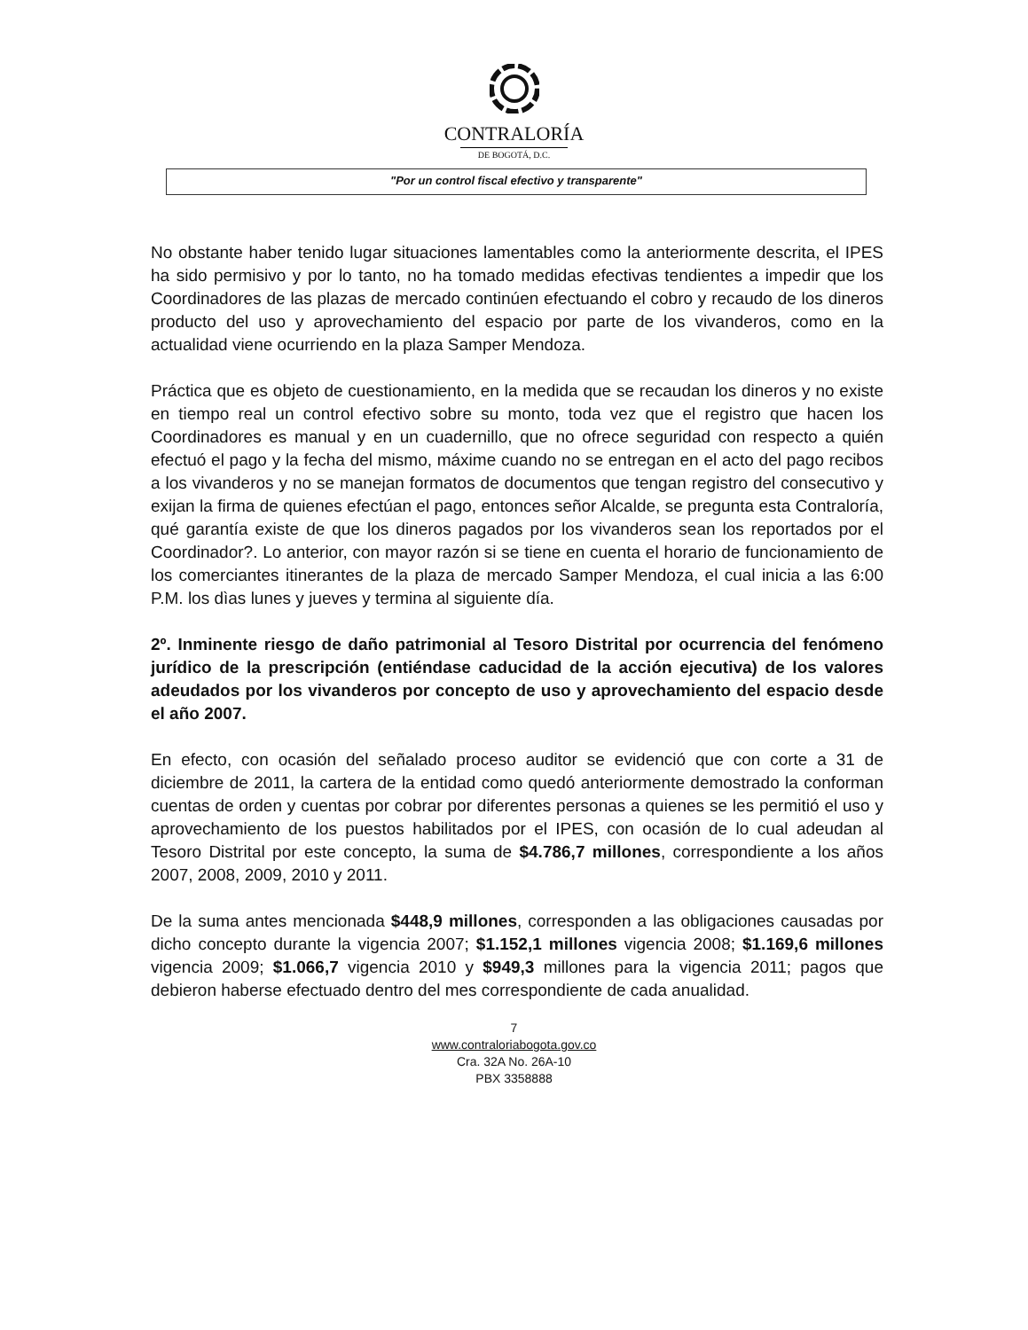CONTRALORÍA
DE BOGOTÁ, D.C.
"Por un control fiscal efectivo y transparente"
No obstante haber tenido lugar situaciones lamentables como la anteriormente descrita, el IPES ha sido permisivo y por lo tanto, no ha tomado medidas efectivas tendientes a impedir que los Coordinadores de las plazas de mercado continúen efectuando el cobro y recaudo de los dineros producto del uso y aprovechamiento del espacio por parte de los vivanderos, como en la actualidad viene ocurriendo en la plaza Samper Mendoza.
Práctica que es objeto de cuestionamiento, en la medida que se recaudan los dineros y no existe en tiempo real un control efectivo sobre su monto, toda vez que el registro que hacen los Coordinadores es manual y en un cuadernillo, que no ofrece seguridad con respecto a quién efectuó el pago y la fecha del mismo, máxime cuando no se entregan en el acto del pago recibos a los vivanderos y no se manejan formatos de documentos que tengan registro del consecutivo y exijan la firma de quienes efectúan el pago, entonces señor Alcalde, se pregunta esta Contraloría, qué garantía existe de que los dineros pagados por los vivanderos sean los reportados por el Coordinador?. Lo anterior, con mayor razón si se tiene en cuenta el horario de funcionamiento de los comerciantes itinerantes de la plaza de mercado Samper Mendoza, el cual inicia a las 6:00 P.M. los dìas lunes y jueves y termina al siguiente día.
2º. Inminente riesgo de daño patrimonial al Tesoro Distrital por ocurrencia del fenómeno jurídico de la prescripción (entiéndase caducidad de la acción ejecutiva) de los valores adeudados por los vivanderos por concepto de uso y aprovechamiento del espacio desde el año 2007.
En efecto, con ocasión del señalado proceso auditor se evidenció que con corte a 31 de diciembre de 2011, la cartera de la entidad como quedó anteriormente demostrado la conforman cuentas de orden y cuentas por cobrar por diferentes personas a quienes se les permitió el uso y aprovechamiento de los puestos habilitados por el IPES, con ocasión de lo cual adeudan al Tesoro Distrital por este concepto, la suma de $4.786,7 millones, correspondiente a los años 2007, 2008, 2009, 2010 y 2011.
De la suma antes mencionada $448,9 millones, corresponden a las obligaciones causadas por dicho concepto durante la vigencia 2007; $1.152,1 millones vigencia 2008; $1.169,6 millones vigencia 2009; $1.066,7 vigencia 2010 y $949,3 millones para la vigencia 2011; pagos que debieron haberse efectuado dentro del mes correspondiente de cada anualidad.
7
www.contraloriabogota.gov.co
Cra. 32A No. 26A-10
PBX 3358888